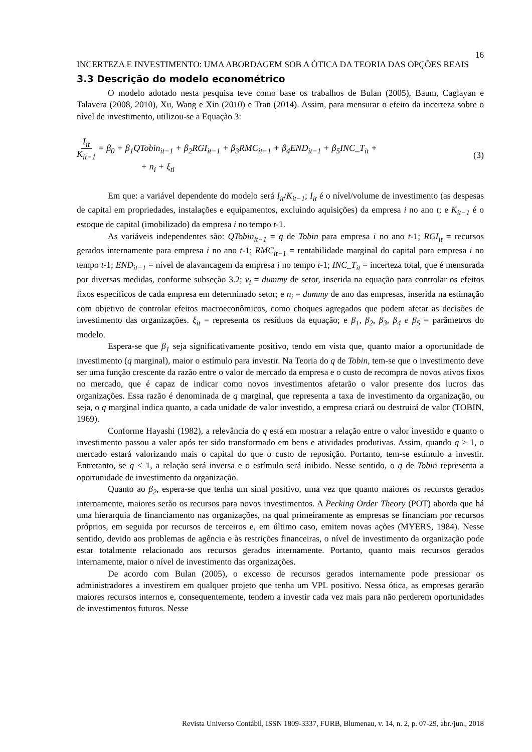16
INCERTEZA E INVESTIMENTO: UMA ABORDAGEM SOB A ÓTICA DA TEORIA DAS OPÇÕES REAIS
3.3 Descrição do modelo econométrico
O modelo adotado nesta pesquisa teve como base os trabalhos de Bulan (2005), Baum, Caglayan e Talavera (2008, 2010), Xu, Wang e Xin (2010) e Tran (2014). Assim, para mensurar o efeito da incerteza sobre o nível de investimento, utilizou-se a Equação 3:
I<sub>it</sub> K<sub>it−1</sub> = β<sub>0</sub> + β<sub>1</sub>QTobin<sub>it−1</sub> + β<sub>2</sub>RGI<sub>it−1</sub> + β<sub>3</sub>RMC<sub>it−1</sub> + β<sub>4</sub>END<sub>it−1</sub> + β<sub>5</sub>INC_T<sub>it</sub> +
+ n<sub>i</sub> + ξ<sub>ti</sub>
(3)
Em que: a variável dependente do modelo será I<sub>it</sub>/K<sub>it−1</sub>; I<sub>it</sub> é o nível/volume de investimento (as despesas de capital em propriedades, instalações e equipamentos, excluindo aquisições) da empresa i no ano t; e K<sub>it−1</sub> é o estoque de capital (imobilizado) da empresa i no tempo t-1.
As variáveis independentes são: QTobin<sub>it−1</sub> = q de Tobin para empresa i no ano t-1; RGI<sub>it</sub> = recursos gerados internamente para empresa i no ano t-1; RMC<sub>it−1</sub> = rentabilidade marginal do capital para empresa i no tempo t-1; END<sub>it−1</sub> = nível de alavancagem da empresa i no tempo t-1; INC_T<sub>it</sub> = incerteza total, que é mensurada por diversas medidas, conforme subseção 3.2; v<sub>i</sub> = dummy de setor, inserida na equação para controlar os efeitos fixos específicos de cada empresa em determinado setor; e n<sub>i</sub> = dummy de ano das empresas, inserida na estimação com objetivo de controlar efeitos macroeconômicos, como choques agregados que podem afetar as decisões de investimento das organizações. ξ<sub>it</sub> = representa os resíduos da equação; e β<sub>1</sub>, β<sub>2</sub>, β<sub>3</sub>, β<sub>4</sub> e β<sub>5</sub> = parâmetros do modelo.
Espera-se que β<sub>1</sub> seja significativamente positivo, tendo em vista que, quanto maior a oportunidade de investimento (q marginal), maior o estímulo para investir. Na Teoria do q de Tobin, tem-se que o investimento deve ser uma função crescente da razão entre o valor de mercado da empresa e o custo de recompra de novos ativos fixos no mercado, que é capaz de indicar como novos investimentos afetarão o valor presente dos lucros das organizações. Essa razão é denominada de q marginal, que representa a taxa de investimento da organização, ou seja, o q marginal indica quanto, a cada unidade de valor investido, a empresa criará ou destruirá de valor (TOBIN, 1969).
Conforme Hayashi (1982), a relevância do q está em mostrar a relação entre o valor investido e quanto o investimento passou a valer após ter sido transformado em bens e atividades produtivas. Assim, quando q > 1, o mercado estará valorizando mais o capital do que o custo de reposição. Portanto, tem-se estímulo a investir. Entretanto, se q < 1, a relação será inversa e o estímulo será inibido. Nesse sentido, o q de Tobin representa a oportunidade de investimento da organização.
Quanto ao β<sub>2</sub>, espera-se que tenha um sinal positivo, uma vez que quanto maiores os recursos gerados internamente, maiores serão os recursos para novos investimentos. A Pecking Order Theory (POT) aborda que há uma hierarquia de financiamento nas organizações, na qual primeiramente as empresas se financiam por recursos próprios, em seguida por recursos de terceiros e, em último caso, emitem novas ações (MYERS, 1984). Nesse sentido, devido aos problemas de agência e às restrições financeiras, o nível de investimento da organização pode estar totalmente relacionado aos recursos gerados internamente. Portanto, quanto mais recursos gerados internamente, maior o nível de investimento das organizações.
De acordo com Bulan (2005), o excesso de recursos gerados internamente pode pressionar os administradores a investirem em qualquer projeto que tenha um VPL positivo. Nessa ótica, as empresas gerarão maiores recursos internos e, consequentemente, tendem a investir cada vez mais para não perderem oportunidades de investimentos futuros. Nesse
Revista Universo Contábil, ISSN 1809-3337, FURB, Blumenau, v. 14, n. 2, p. 07-29, abr./jun., 2018